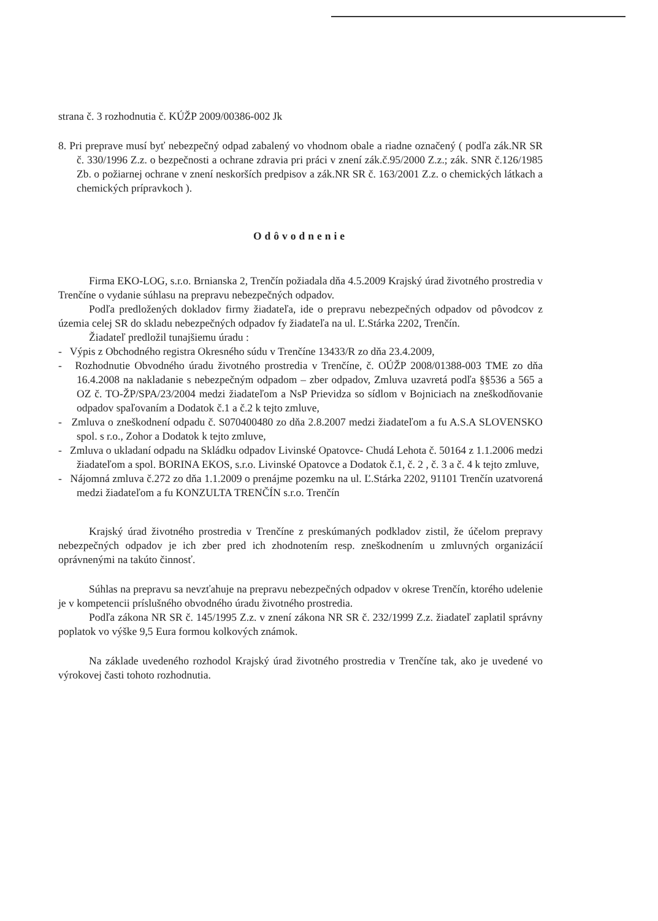strana č. 3 rozhodnutia č. KÚŽP 2009/00386-002 Jk
8. Pri preprave musí byť nebezpečný odpad zabalený vo vhodnom obale a riadne označený ( podľa zák.NR SR č. 330/1996 Z.z. o bezpečnosti a ochrane zdravia pri práci v znení zák.č.95/2000 Z.z.; zák. SNR č.126/1985 Zb. o požiarnej ochrane v znení neskorších predpisov a zák.NR SR č. 163/2001 Z.z. o chemických látkach a chemických prípravkoch ).
Odôvodnenie
Firma EKO-LOG, s.r.o. Brnianska 2, Trenčín požiadala dňa 4.5.2009 Krajský úrad životného prostredia v Trenčíne o vydanie súhlasu na prepravu nebezpečných odpadov.
Podľa predložených dokladov firmy žiadateľa, ide o prepravu nebezpečných odpadov od pôvodcov z územia celej SR do skladu nebezpečných odpadov fy žiadateľa na ul. Ľ.Stárka 2202, Trenčín.
Žiadateľ predložil tunajšiemu úradu :
- Výpis z Obchodného registra Okresného súdu v Trenčíne 13433/R zo dňa 23.4.2009,
- Rozhodnutie Obvodného úradu životného prostredia v Trenčíne, č. OÚŽP 2008/01388-003 TME zo dňa 16.4.2008 na nakladanie s nebezpečným odpadom – zber odpadov, Zmluva uzavretá podľa §§536 a 565 a OZ č. TO-ŽP/SPA/23/2004 medzi žiadateľom a NsP Prievidza so sídlom v Bojniciach na zneškodňovanie odpadov spaľovaním a Dodatok č.1 a č.2 k tejto zmluve,
- Zmluva o zneškodnení odpadu č. S070400480 zo dňa 2.8.2007 medzi žiadateľom a fu A.S.A SLOVENSKO spol. s r.o., Zohor a Dodatok k tejto zmluve,
- Zmluva o ukladaní odpadu na Skládku odpadov Livinské Opatovce- Chudá Lehota č. 50164 z 1.1.2006 medzi žiadateľom a spol. BORINA EKOS, s.r.o. Livinské Opatovce a Dodatok č.1, č. 2 , č. 3 a č. 4 k tejto zmluve,
- Nájomná zmluva č.272 zo dňa 1.1.2009 o prenájme pozemku na ul. Ľ.Stárka 2202, 91101 Trenčín uzatvorená medzi žiadateľom a fu KONZULTA TRENČÍN s.r.o. Trenčín
Krajský úrad životného prostredia v Trenčíne z preskúmaných podkladov zistil, že účelom prepravy nebezpečných odpadov je ich zber pred ich zhodnotením resp. zneškodnením u zmluvných organizácií oprávnenými na takúto činnosť.
Súhlas na prepravu sa nevzťahuje na prepravu nebezpečných odpadov v okrese Trenčín, ktorého udelenie je v kompetencii príslušného obvodného úradu životného prostredia.
Podľa zákona NR SR č. 145/1995 Z.z. v znení zákona NR SR č. 232/1999 Z.z. žiadateľ zaplatil správny poplatok vo výške 9,5 Eura formou kolkových známok.
Na základe uvedeného rozhodol Krajský úrad životného prostredia v Trenčíne tak, ako je uvedené vo výrokovej časti tohoto rozhodnutia.